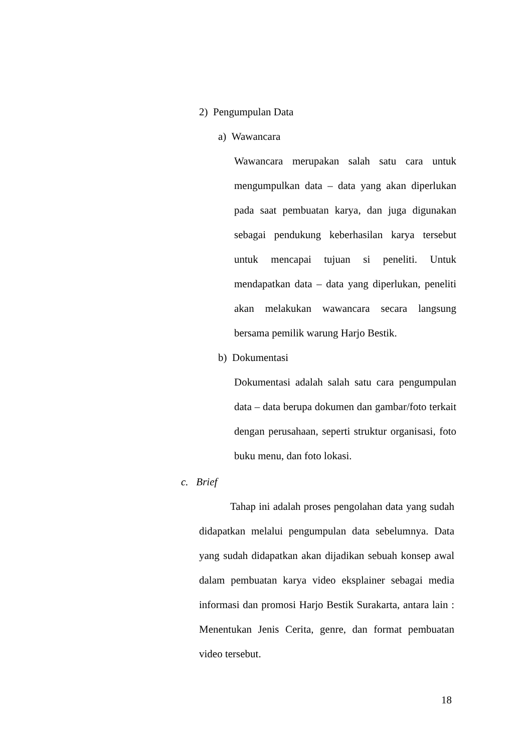2) Pengumpulan Data
a) Wawancara
Wawancara merupakan salah satu cara untuk mengumpulkan data – data yang akan diperlukan pada saat pembuatan karya, dan juga digunakan sebagai pendukung keberhasilan karya tersebut untuk mencapai tujuan si peneliti. Untuk mendapatkan data – data yang diperlukan, peneliti akan melakukan wawancara secara langsung bersama pemilik warung Harjo Bestik.
b) Dokumentasi
Dokumentasi adalah salah satu cara pengumpulan data – data berupa dokumen dan gambar/foto terkait dengan perusahaan, seperti struktur organisasi, foto buku menu, dan foto lokasi.
c. Brief
Tahap ini adalah proses pengolahan data yang sudah didapatkan melalui pengumpulan data sebelumnya. Data yang sudah didapatkan akan dijadikan sebuah konsep awal dalam pembuatan karya video eksplainer sebagai media informasi dan promosi Harjo Bestik Surakarta, antara lain : Menentukan Jenis Cerita, genre, dan format pembuatan video tersebut.
18